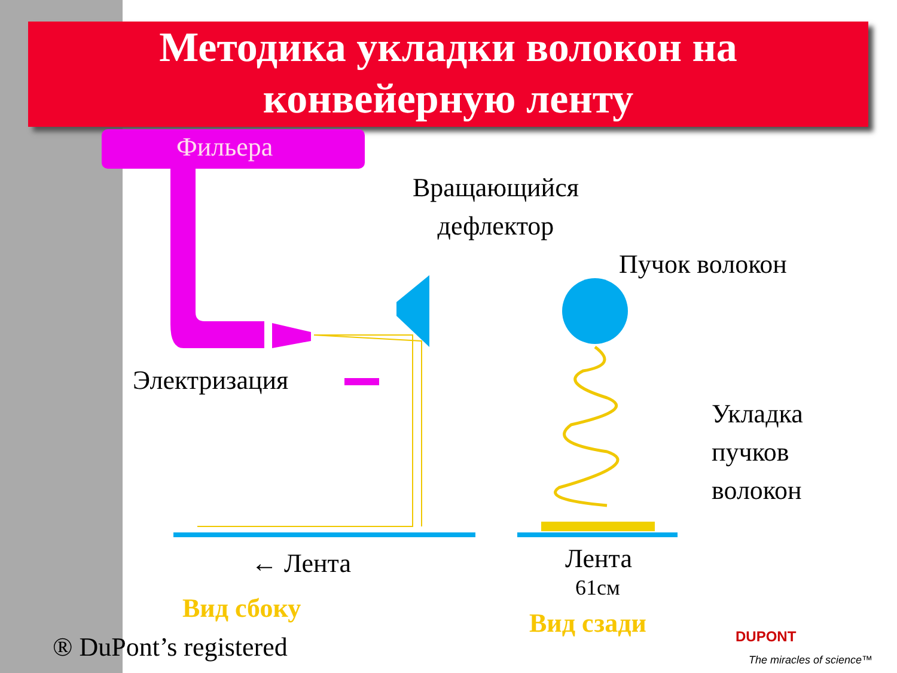Методика укладки волокон на
конвейерную ленту
Фильера
Вращающийся
дефлектор
Пучок волокон
Электризация
Укладка
пучков
волокон
← Лента Лента
61см
Вид сбоку Вид сзади
® DuPont’s registered DUPONT
The miracles of science™